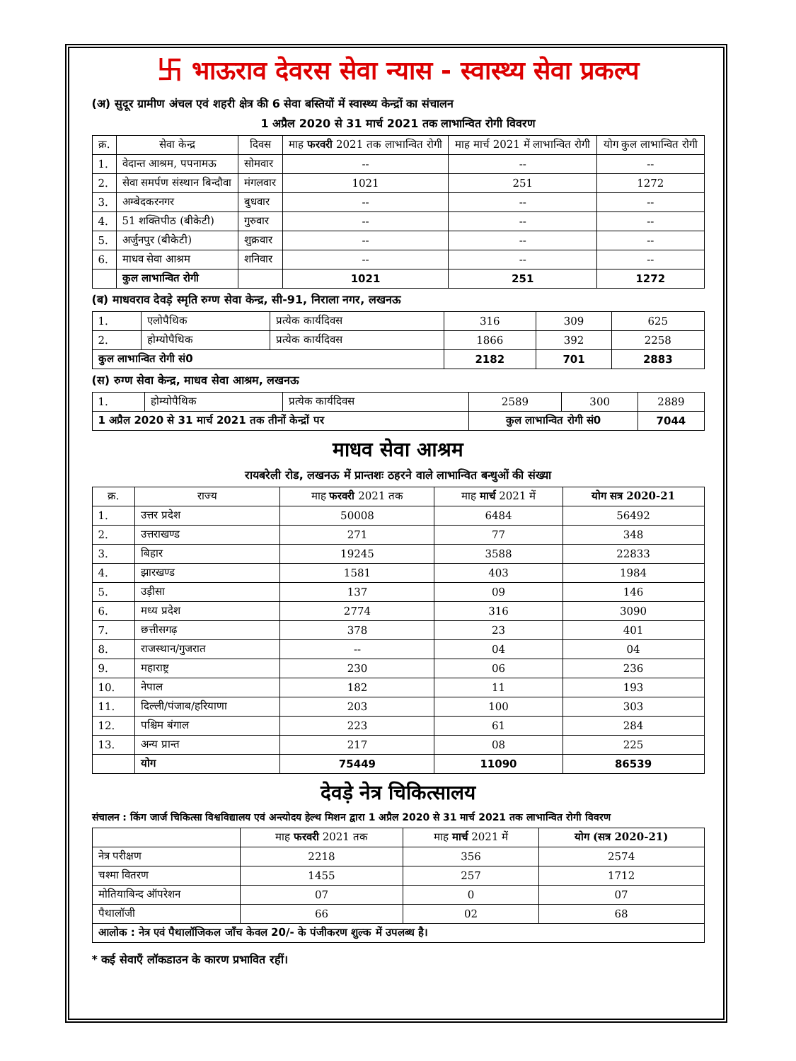卐 भाऊराव देवरस सेवा न्यास - स्वास्थ्य सेवा प्रकल्प
(अ) सुदूर ग्रामीण अंचल एवं शहरी क्षेत्र की 6 सेवा बस्तियों में स्वास्थ्य केन्द्रों का संचालन
1 अप्रैल 2020 से 31 मार्च 2021 तक लाभान्वित रोगी विवरण
| क्र. | सेवा केन्द्र | दिवस | माह फरवरी 2021 तक लाभान्वित रोगी | माह मार्च 2021 में लाभान्वित रोगी | योग कुल लाभान्वित रोगी |
| --- | --- | --- | --- | --- | --- |
| 1. | वेदान्त आश्रम, पपनामऊ | सोमवार | -- | -- | -- |
| 2. | सेवा समर्पण संस्थान बिन्दौवा | मंगलवार | 1021 | 251 | 1272 |
| 3. | अम्बेदकरनगर | बुधवार | -- | -- | -- |
| 4. | 51 शक्तिपीठ (बीकेटी) | गुरुवार | -- | -- | -- |
| 5. | अर्जुनपुर (बीकेटी) | शुक्रवार | -- | -- | -- |
| 6. | माधव सेवा आश्रम | शनिवार | -- | -- | -- |
| | कुल लाभान्वित रोगी | | 1021 | 251 | 1272 |
(ब) माधवराव देवड़े स्मृति रुग्ण सेवा केन्द्र, सी-91, निराला नगर, लखनऊ
| 1. | एलोपैथिक | प्रत्येक कार्यदिवस | 316 | 309 | 625 |
| 2. | होम्योपैथिक | प्रत्येक कार्यदिवस | 1866 | 392 | 2258 |
| कुल लाभान्वित रोगी सं0 | | | 2182 | 701 | 2883 |
(स) रुग्ण सेवा केन्द्र, माधव सेवा आश्रम, लखनऊ
| 1. | होम्योपैथिक | प्रत्येक कार्यदिवस | 2589 | 300 | 2889 |
| 1 अप्रैल 2020 से 31 मार्च 2021 तक तीनों केन्द्रों पर | | | कुल लाभान्वित रोगी सं0 | | 7044 |
माधव सेवा आश्रम
रायबरेली रोड, लखनऊ में प्रान्तशः ठहरने वाले लाभान्वित बन्धुओं की संख्या
| क्र. | राज्य | माह फरवरी 2021 तक | माह मार्च 2021 में | योग सत्र 2020-21 |
| --- | --- | --- | --- | --- |
| 1. | उत्तर प्रदेश | 50008 | 6484 | 56492 |
| 2. | उत्तराखण्ड | 271 | 77 | 348 |
| 3. | बिहार | 19245 | 3588 | 22833 |
| 4. | झारखण्ड | 1581 | 403 | 1984 |
| 5. | उड़ीसा | 137 | 09 | 146 |
| 6. | मध्य प्रदेश | 2774 | 316 | 3090 |
| 7. | छत्तीसगढ़ | 378 | 23 | 401 |
| 8. | राजस्थान/गुजरात | -- | 04 | 04 |
| 9. | महाराष्ट्र | 230 | 06 | 236 |
| 10. | नेपाल | 182 | 11 | 193 |
| 11. | दिल्ली/पंजाब/हरियाणा | 203 | 100 | 303 |
| 12. | पश्चिम बंगाल | 223 | 61 | 284 |
| 13. | अन्य प्रान्त | 217 | 08 | 225 |
| | योग | 75449 | 11090 | 86539 |
देवड़े नेत्र चिकित्सालय
संचालन : किंग जार्ज चिकित्सा विश्वविद्यालय एवं अन्त्योदय हेल्थ मिशन द्वारा 1 अप्रैल 2020 से 31 मार्च 2021 तक लाभान्वित रोगी विवरण
| | माह फरवरी 2021 तक | माह मार्च 2021 में | योग (सत्र 2020-21) |
| --- | --- | --- | --- |
| नेत्र परीक्षण | 2218 | 356 | 2574 |
| चश्मा वितरण | 1455 | 257 | 1712 |
| मोतियाबिन्द ऑपरेशन | 07 | 0 | 07 |
| पैथालॉजी | 66 | 02 | 68 |
| आलोक : नेत्र एवं पैथालॉजिकल जाँच केवल 20/- के पंजीकरण शुल्क में उपलब्ध है। | | | |
* कई सेवाएँ लॉकडाउन के कारण प्रभावित रहीं।